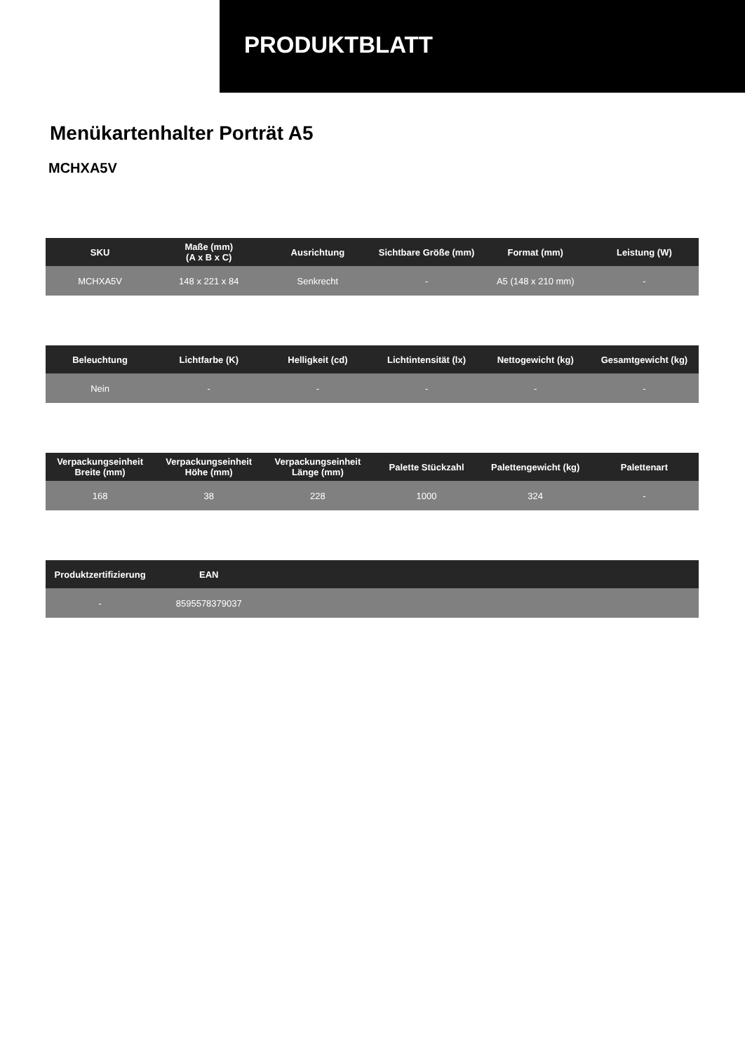PRODUKTBLATT
Menükartenhalter Porträt A5
MCHXA5V
| SKU | Maße (mm) (A x B x C) | Ausrichtung | Sichtbare Größe (mm) | Format (mm) | Leistung (W) |
| --- | --- | --- | --- | --- | --- |
| MCHXA5V | 148 x 221 x 84 | Senkrecht | - | A5 (148 x 210 mm) | - |
| Beleuchtung | Lichtfarbe (K) | Helligkeit (cd) | Lichtintensität (lx) | Nettogewicht (kg) | Gesamtgewicht (kg) |
| --- | --- | --- | --- | --- | --- |
| Nein | - | - | - | - | - |
| Verpackungseinheit Breite (mm) | Verpackungseinheit Höhe (mm) | Verpackungseinheit Länge (mm) | Palette Stückzahl | Palettengewicht (kg) | Palettenart |
| --- | --- | --- | --- | --- | --- |
| 168 | 38 | 228 | 1000 | 324 | - |
| Produktzertifizierung | EAN | | | | |
| --- | --- | --- | --- | --- | --- |
| - | 8595578379037 | | | | |